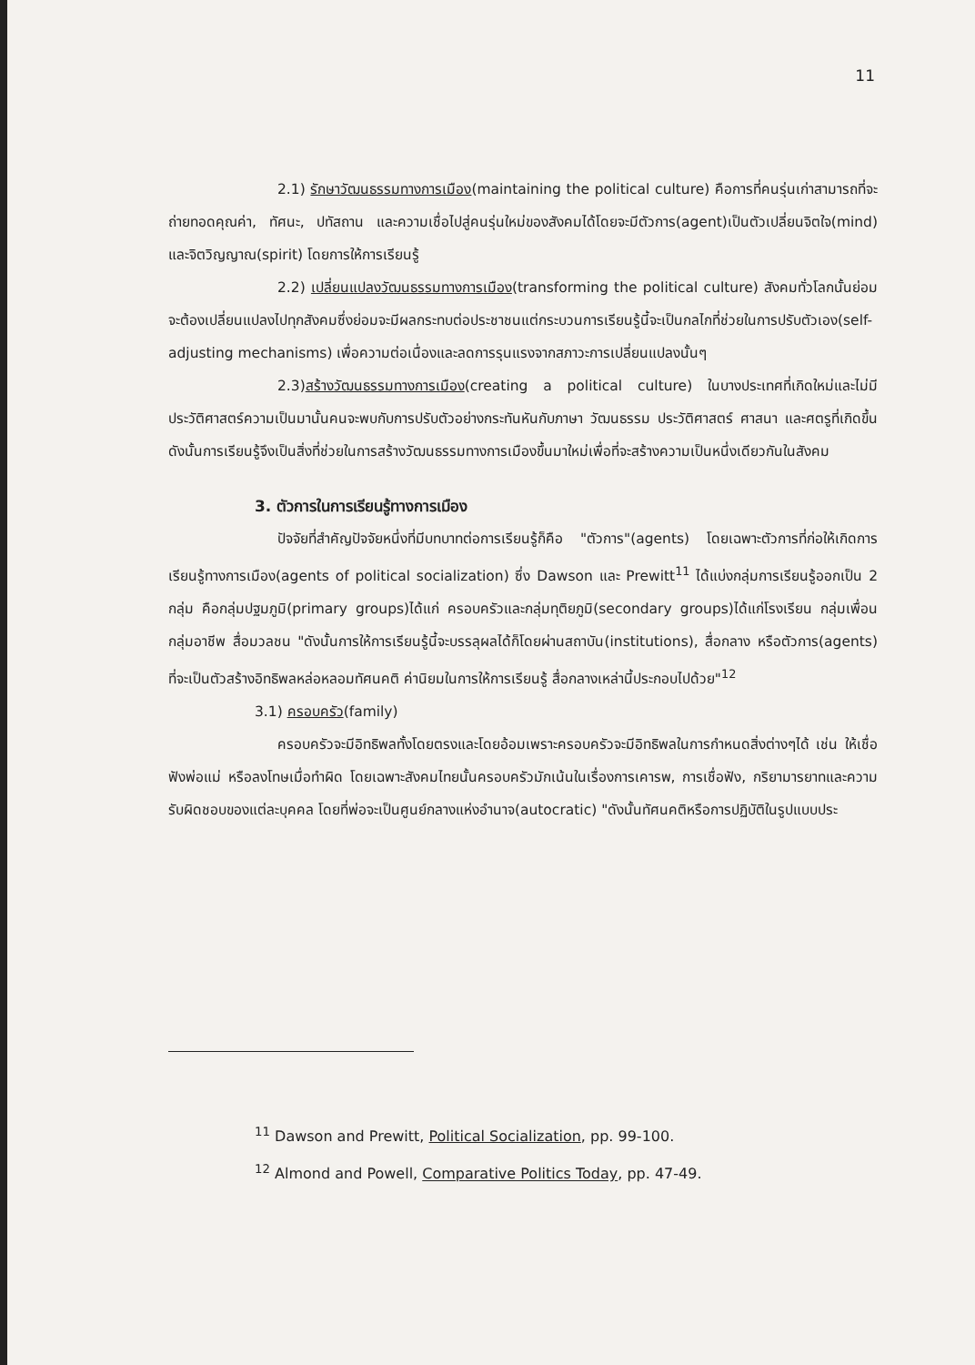11
2.1) รักษาวัฒนธรรมทางการเมือง(maintaining the political culture) คือการที่คนรุ่นเก่าสามารถที่จะถ่ายทอดคุณค่า, ทัศนะ, ปทัสถาน และความเชื่อไปสู่คนรุ่นใหม่ของสังคมได้โดยจะมีตัวการ(agent)เป็นตัวเปลี่ยนจิตใจ(mind) และจิตวิญญาณ(spirit) โดยการให้การเรียนรู้
2.2) เปลี่ยนแปลงวัฒนธรรมทางการเมือง(transforming the political culture) สังคมทั่วโลกนั้นย่อมจะต้องเปลี่ยนแปลงไปทุกสังคมซึ่งย่อมจะมีผลกระทบต่อประชาชนแต่กระบวนการเรียนรู้นี้จะเป็นกลไกที่ช่วยในการปรับตัวเอง(self-adjusting mechanisms) เพื่อความต่อเนื่องและลดการรุนแรงจากสภาวะการเปลี่ยนแปลงนั้นๆ
2.3)สร้างวัฒนธรรมทางการเมือง(creating a political culture) ในบางประเทศที่เกิดใหม่และไม่มีประวัติศาสตร์ความเป็นมานั้นคนจะพบกับการปรับตัวอย่างกระทันหันกับภาษา วัฒนธรรม ประวัติศาสตร์ ศาสนา และศตรูที่เกิดขึ้น ดังนั้นการเรียนรู้จึงเป็นสิ่งที่ช่วยในการสร้างวัฒนธรรมทางการเมืองขึ้นมาใหม่เพื่อที่จะสร้างความเป็นหนึ่งเดียวกันในสังคม
3. ตัวการในการเรียนรู้ทางการเมือง
ปัจจัยที่สำคัญปัจจัยหนึ่งที่มีบทบาทต่อการเรียนรู้ก็คือ "ตัวการ"(agents) โดยเฉพาะตัวการที่ก่อให้เกิดการเรียนรู้ทางการเมือง(agents of political socialization) ซึ่ง Dawson และ Prewitt<sup>11</sup> ได้แบ่งกลุ่มการเรียนรู้ออกเป็น 2 กลุ่ม คือกลุ่มปฐมภูมิ(primary groups)ได้แก่ ครอบครัวและกลุ่มทุติยภูมิ(secondary groups)ได้แก่โรงเรียน กลุ่มเพื่อน กลุ่มอาชีพ สื่อมวลชน "ดังนั้นการให้การเรียนรู้นี้จะบรรลุผลได้ก็โดยผ่านสถาบัน(institutions), สื่อกลาง หรือตัวการ(agents) ที่จะเป็นตัวสร้างอิทธิพลหล่อหลอมทัศนคติ ค่านิยมในการให้การเรียนรู้ สื่อกลางเหล่านี้ประกอบไปด้วย"<sup>12</sup>
3.1) ครอบครัว(family)
ครอบครัวจะมีอิทธิพลทั้งโดยตรงและโดยอ้อมเพราะครอบครัวจะมีอิทธิพลในการกำหนดสิ่งต่างๆได้ เช่น ให้เชื่อฟังพ่อแม่ หรือลงโทษเมื่อทำผิด โดยเฉพาะสังคมไทยนั้นครอบครัวมักเน้นในเรื่องการเคารพ, การเชื่อฟัง, กริยามารยาทและความรับผิดชอบของแต่ละบุคคล โดยที่พ่อจะเป็นศูนย์กลางแห่งอำนาจ(autocratic) "ดังนั้นทัศนคติหรือการปฏิบัติในรูปแบบประ
<sup>11</sup> Dawson and Prewitt, Political Socialization, pp. 99-100.
<sup>12</sup> Almond and Powell, Comparative Politics Today, pp. 47-49.